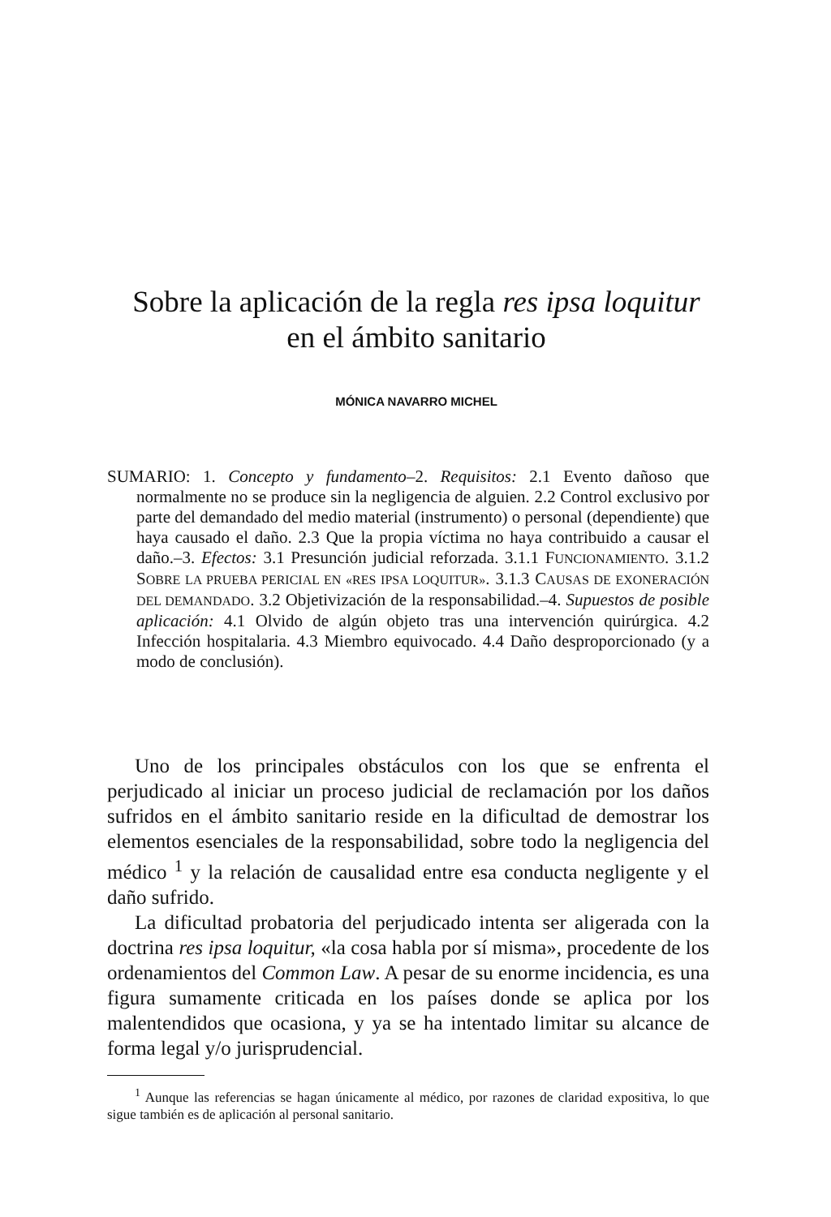Sobre la aplicación de la regla res ipsa loquitur
en el ámbito sanitario
MÓNICA NAVARRO MICHEL
SUMARIO: 1. Concepto y fundamento–2. Requisitos: 2.1 Evento dañoso que normalmente no se produce sin la negligencia de alguien. 2.2 Control exclusivo por parte del demandado del medio material (instrumento) o personal (dependiente) que haya causado el daño. 2.3 Que la propia víctima no haya contribuido a causar el daño.–3. Efectos: 3.1 Presunción judicial reforzada. 3.1.1 FUNCIONAMIENTO. 3.1.2 SOBRE LA PRUEBA PERICIAL EN «RES IPSA LOQUITUR». 3.1.3 CAUSAS DE EXONERACIÓN DEL DEMANDADO. 3.2 Objetivización de la responsabilidad.–4. Supuestos de posible aplicación: 4.1 Olvido de algún objeto tras una intervención quirúrgica. 4.2 Infección hospitalaria. 4.3 Miembro equivocado. 4.4 Daño desproporcionado (y a modo de conclusión).
Uno de los principales obstáculos con los que se enfrenta el perjudicado al iniciar un proceso judicial de reclamación por los daños sufridos en el ámbito sanitario reside en la dificultad de demostrar los elementos esenciales de la responsabilidad, sobre todo la negligencia del médico <sup>1</sup> y la relación de causalidad entre esa conducta negligente y el daño sufrido.
La dificultad probatoria del perjudicado intenta ser aligerada con la doctrina res ipsa loquitur, «la cosa habla por sí misma», procedente de los ordenamientos del Common Law. A pesar de su enorme incidencia, es una figura sumamente criticada en los países donde se aplica por los malentendidos que ocasiona, y ya se ha intentado limitar su alcance de forma legal y/o jurisprudencial.
<sup>1</sup> Aunque las referencias se hagan únicamente al médico, por razones de claridad expositiva, lo que sigue también es de aplicación al personal sanitario.